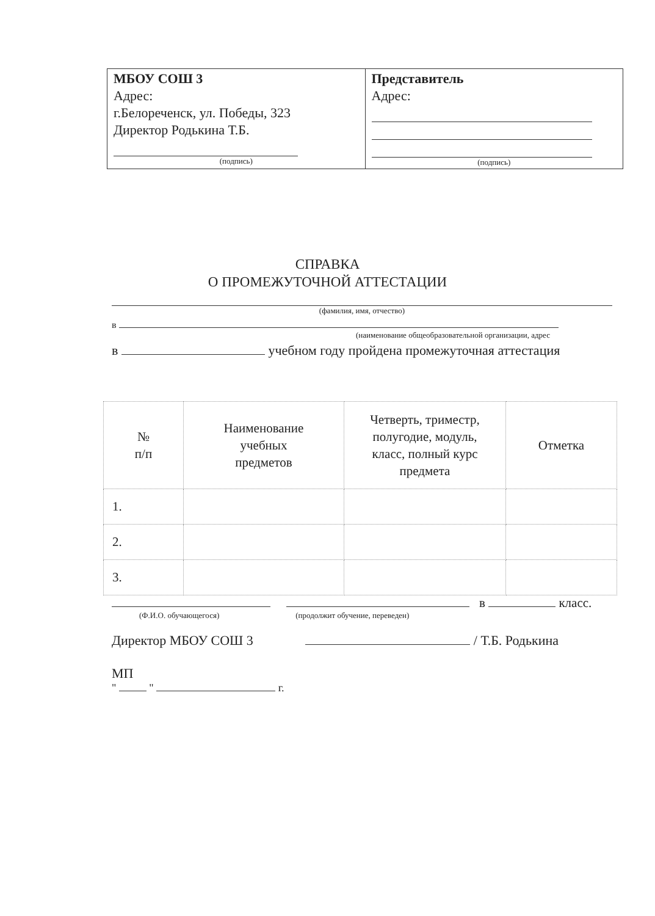| МБОУ СОШ 3 Адрес: г.Белореченск, ул. Победы, 323 Директор Родькина Т.Б. (подпись) | Представитель Адрес: (подпись) |
СПРАВКА
О ПРОМЕЖУТОЧНОЙ АТТЕСТАЦИИ
(фамилия, имя, отчество)
в
(наименование общеобразовательной организации, адрес
в учебном году пройдена промежуточная аттестация
| № п/п | Наименование учебных предметов | Четверть, триместр, полугодие, модуль, класс, полный курс предмета | Отметка |
| --- | --- | --- | --- |
| 1. | | | |
| 2. | | | |
| 3. | | | |
в класс.
(Ф.И.О. обучающегося) (продолжит обучение, переведен)
Директор МБОУ СОШ 3 / Т.Б. Родькина
МП
" " г.